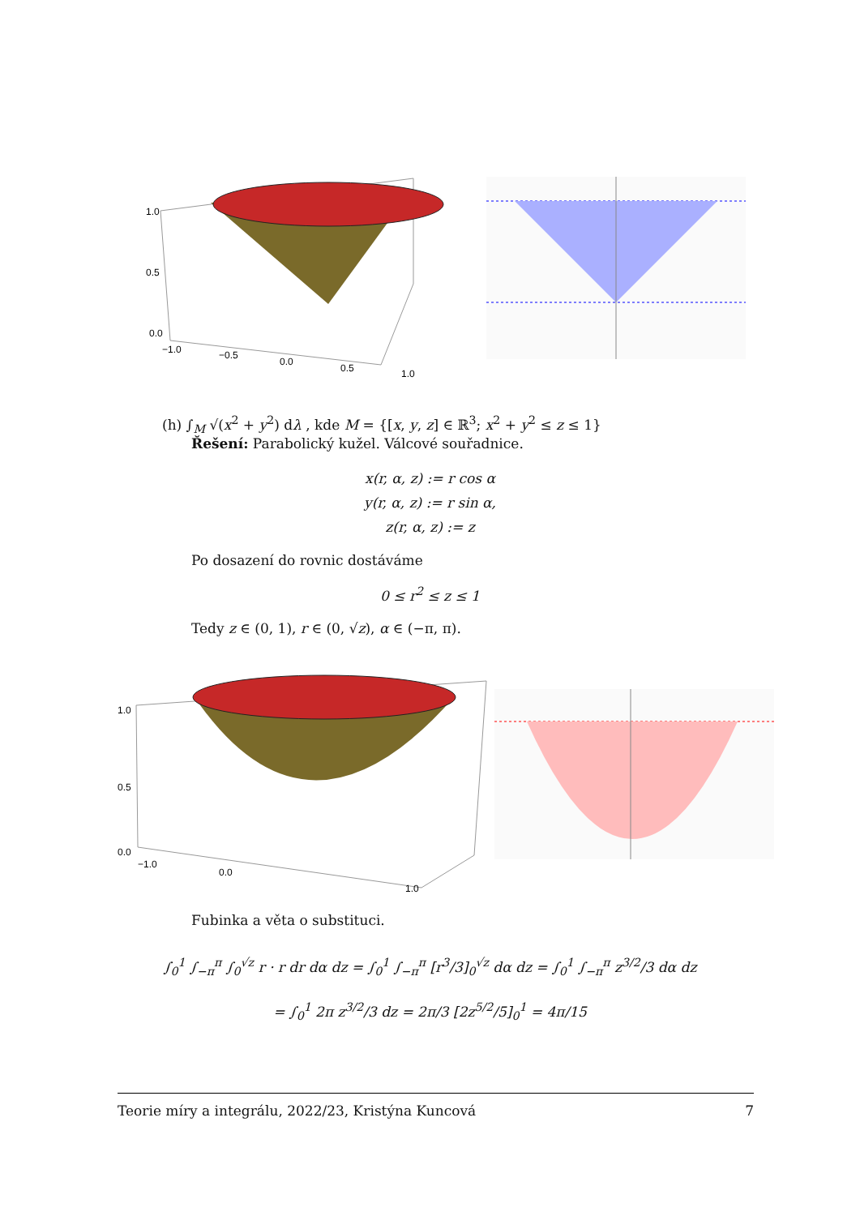1.0
0.5
0.0
−1.0
−0.5
0.0
0.5
1.0
(h) ∫<sub>M</sub> √(x<sup>2</sup> + y<sup>2</sup>) dλ , kde M = {[x, y, z] ∈ ℝ<sup>3</sup>; x<sup>2</sup> + y<sup>2</sup> ≤ z ≤ 1}
Řešení: Parabolický kužel. Válcové souřadnice.
x(r, α, z) := r cos α
y(r, α, z) := r sin α,
z(r, α, z) := z
Po dosazení do rovnic dostáváme
0 ≤ r<sup>2</sup> ≤ z ≤ 1
Tedy z ∈ (0, 1), r ∈ (0, √z), α ∈ (−π, π).
1.0
0.5
0.0
−1.0
0.0
1.0
Fubinka a věta o substituci.
∫<sub>0</sub><sup>1</sup> ∫<sub>−π</sub><sup>π</sup> ∫<sub>0</sub><sup>√z</sup> r · r dr dα dz = ∫<sub>0</sub><sup>1</sup> ∫<sub>−π</sub><sup>π</sup> [r<sup>3</sup>/3]<sub>0</sub><sup>√z</sup> dα dz = ∫<sub>0</sub><sup>1</sup> ∫<sub>−π</sub><sup>π</sup> z<sup>3/2</sup>/3 dα dz
= ∫<sub>0</sub><sup>1</sup> 2π z<sup>3/2</sup>/3 dz = 2π/3 [2z<sup>5/2</sup>/5]<sub>0</sub><sup>1</sup> = 4π/15
Teorie míry a integrálu, 2022/23, Kristýna Kuncová 7